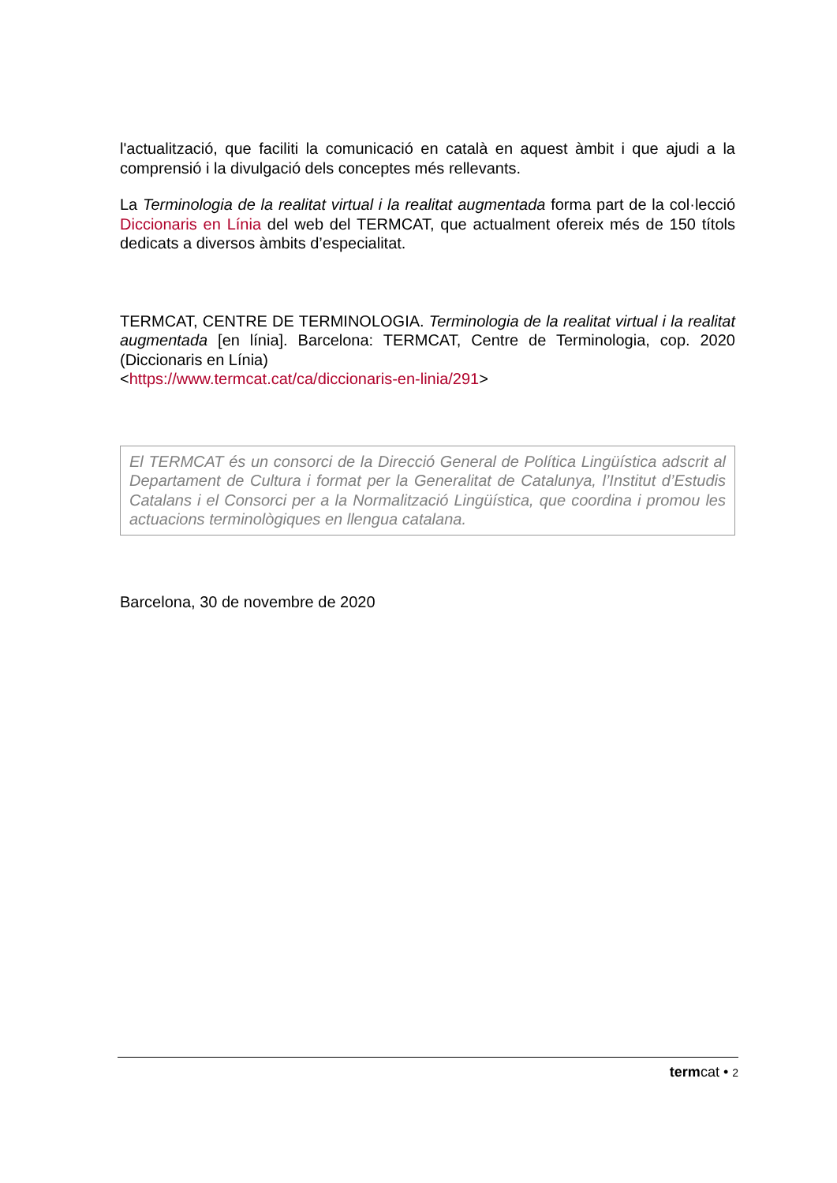l'actualització, que faciliti la comunicació en català en aquest àmbit i que ajudi a la comprensió i la divulgació dels conceptes més rellevants.
La Terminologia de la realitat virtual i la realitat augmentada forma part de la col·lecció Diccionaris en Línia del web del TERMCAT, que actualment ofereix més de 150 títols dedicats a diversos àmbits d’especialitat.
TERMCAT, CENTRE DE TERMINOLOGIA. Terminologia de la realitat virtual i la realitat augmentada [en línia]. Barcelona: TERMCAT, Centre de Terminologia, cop. 2020 (Diccionaris en Línia)
<https://www.termcat.cat/ca/diccionaris-en-linia/291>
El TERMCAT és un consorci de la Direcció General de Política Lingüística adscrit al Departament de Cultura i format per la Generalitat de Catalunya, l’Institut d’Estudis Catalans i el Consorci per a la Normalització Lingüística, que coordina i promou les actuacions terminològiques en llengua catalana.
Barcelona, 30 de novembre de 2020
termcat • 2